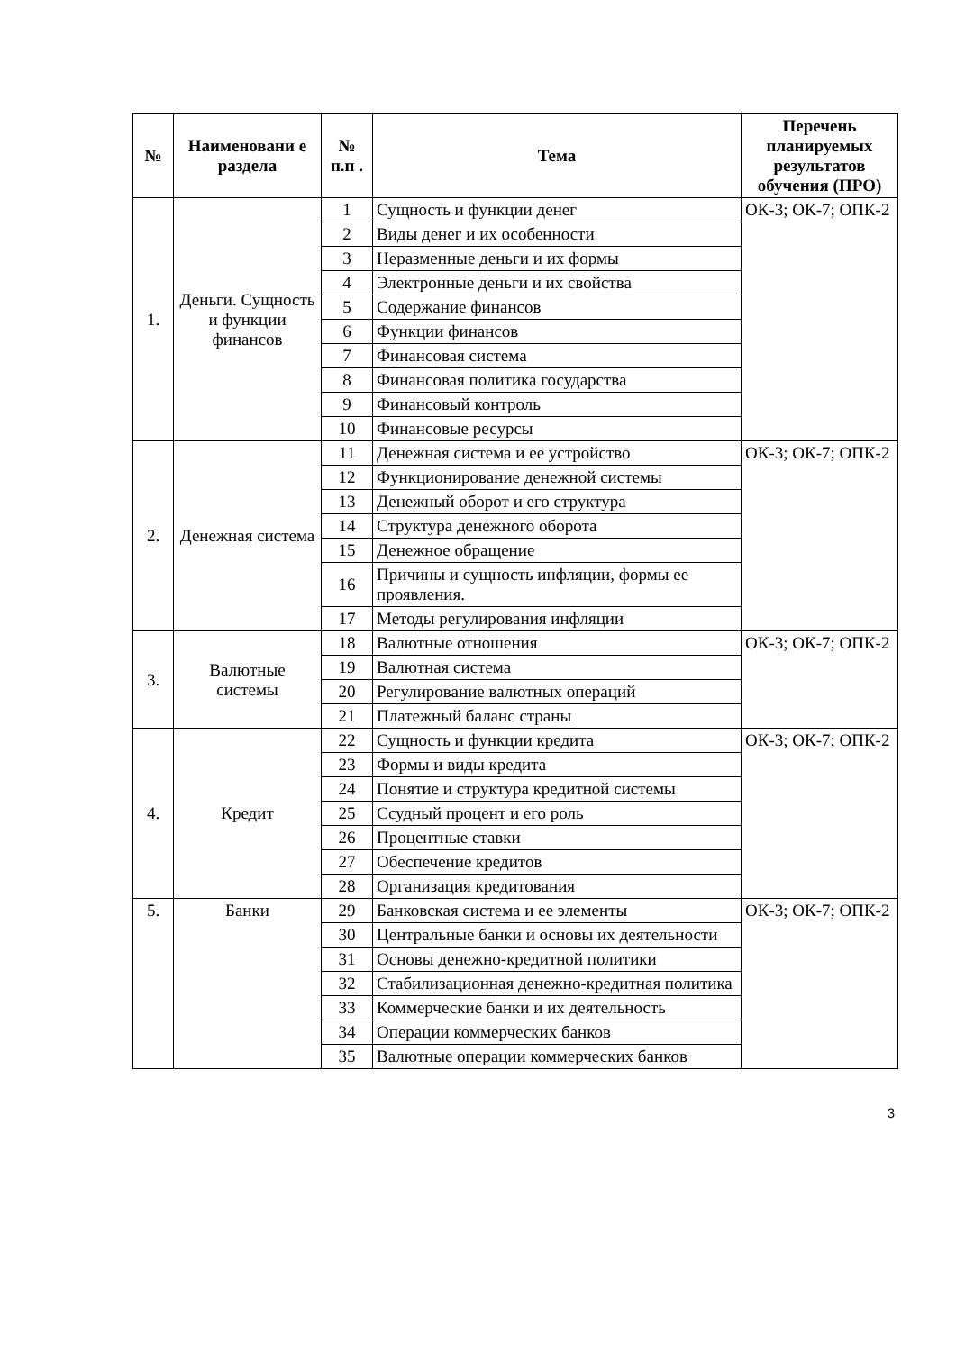| № | Наименовани е раздела | № п.п . | Тема | Перечень планируемых результатов обучения (ПРО) |
| --- | --- | --- | --- | --- |
| 1. | Деньги. Сущность и функции финансов | 1 | Сущность и функции денег | ОК-3; ОК-7; ОПК-2 |
| | | 2 | Виды денег и их особенности | |
| | | 3 | Неразменные деньги и их формы | |
| | | 4 | Электронные деньги и их свойства | |
| | | 5 | Содержание финансов | |
| | | 6 | Функции финансов | |
| | | 7 | Финансовая система | |
| | | 8 | Финансовая политика государства | |
| | | 9 | Финансовый контроль | |
| | | 10 | Финансовые ресурсы | |
| 2. | Денежная система | 11 | Денежная система и ее устройство | ОК-3; ОК-7; ОПК-2 |
| | | 12 | Функционирование денежной системы | |
| | | 13 | Денежный оборот и его структура | |
| | | 14 | Структура денежного оборота | |
| | | 15 | Денежное обращение | |
| | | 16 | Причины и сущность инфляции, формы ее проявления. | |
| | | 17 | Методы регулирования инфляции | |
| 3. | Валютные системы | 18 | Валютные отношения | ОК-3; ОК-7; ОПК-2 |
| | | 19 | Валютная система | |
| | | 20 | Регулирование валютных операций | |
| | | 21 | Платежный баланс страны | |
| 4. | Кредит | 22 | Сущность и функции кредита | ОК-3; ОК-7; ОПК-2 |
| | | 23 | Формы и виды кредита | |
| | | 24 | Понятие и структура кредитной системы | |
| | | 25 | Ссудный процент и его роль | |
| | | 26 | Процентные ставки | |
| | | 27 | Обеспечение кредитов | |
| | | 28 | Организация кредитования | |
| 5. | Банки | 29 | Банковская система и ее элементы | ОК-3; ОК-7; ОПК-2 |
| | | 30 | Центральные банки и основы их деятельности | |
| | | 31 | Основы денежно-кредитной политики | |
| | | 32 | Стабилизационная денежно-кредитная политика | |
| | | 33 | Коммерческие банки и их деятельность | |
| | | 34 | Операции коммерческих банков | |
| | | 35 | Валютные операции коммерческих банков | |
3